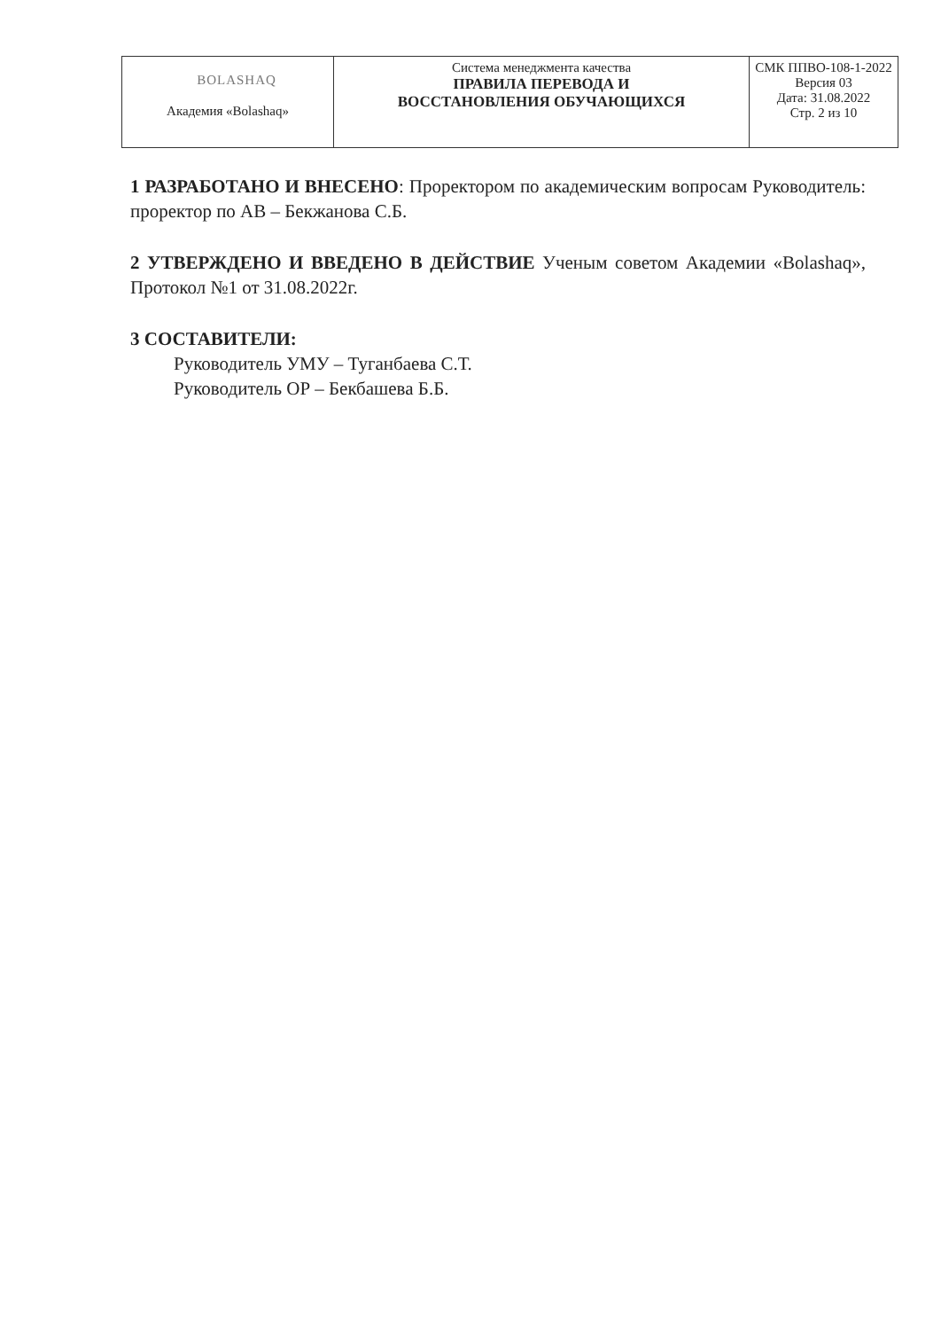| BOLASHAQ Академия «Bolashaq» | Система менеджмента качества ПРАВИЛА ПЕРЕВОДА И ВОССТАНОВЛЕНИЯ ОБУЧАЮЩИХСЯ | СМК ППВО-108-1-2022 Версия 03 Дата: 31.08.2022 Стр. 2 из 10 |
1 РАЗРАБОТАНО И ВНЕСЕНО: Проректором по академическим вопросам Руководитель: проректор по АВ – Бекжанова С.Б.
2 УТВЕРЖДЕНО И ВВЕДЕНО В ДЕЙСТВИЕ Ученым советом Академии «Bolashaq», Протокол №1 от 31.08.2022г.
3 СОСТАВИТЕЛИ:
Руководитель УМУ – Туганбаева С.Т.
Руководитель ОР – Бекбашева Б.Б.